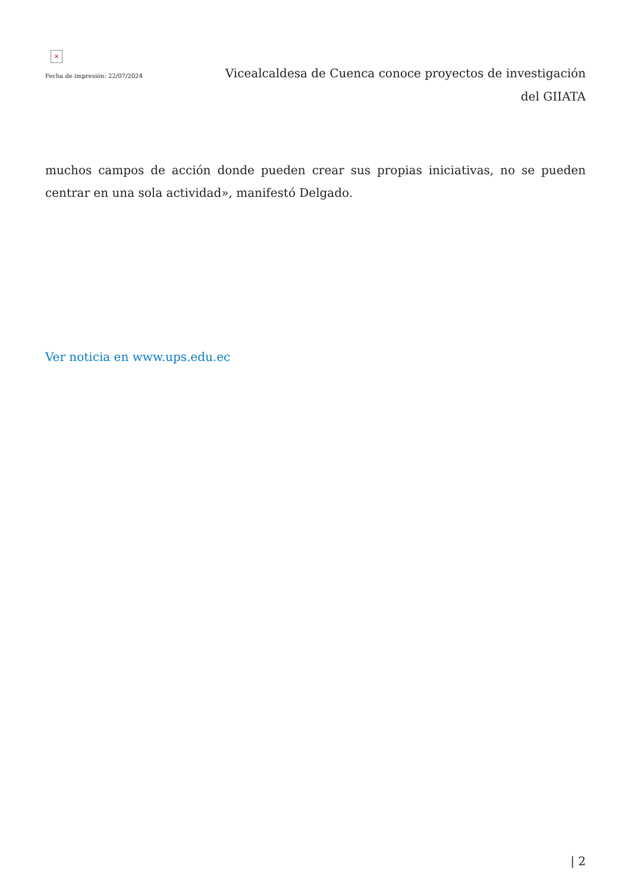×
Fecha de impresión: 22/07/2024
Vicealcaldesa de Cuenca conoce proyectos de investigación del GIIATA
muchos campos de acción donde pueden crear sus propias iniciativas, no se pueden centrar en una sola actividad», manifestó Delgado.
Ver noticia en www.ups.edu.ec
| 2